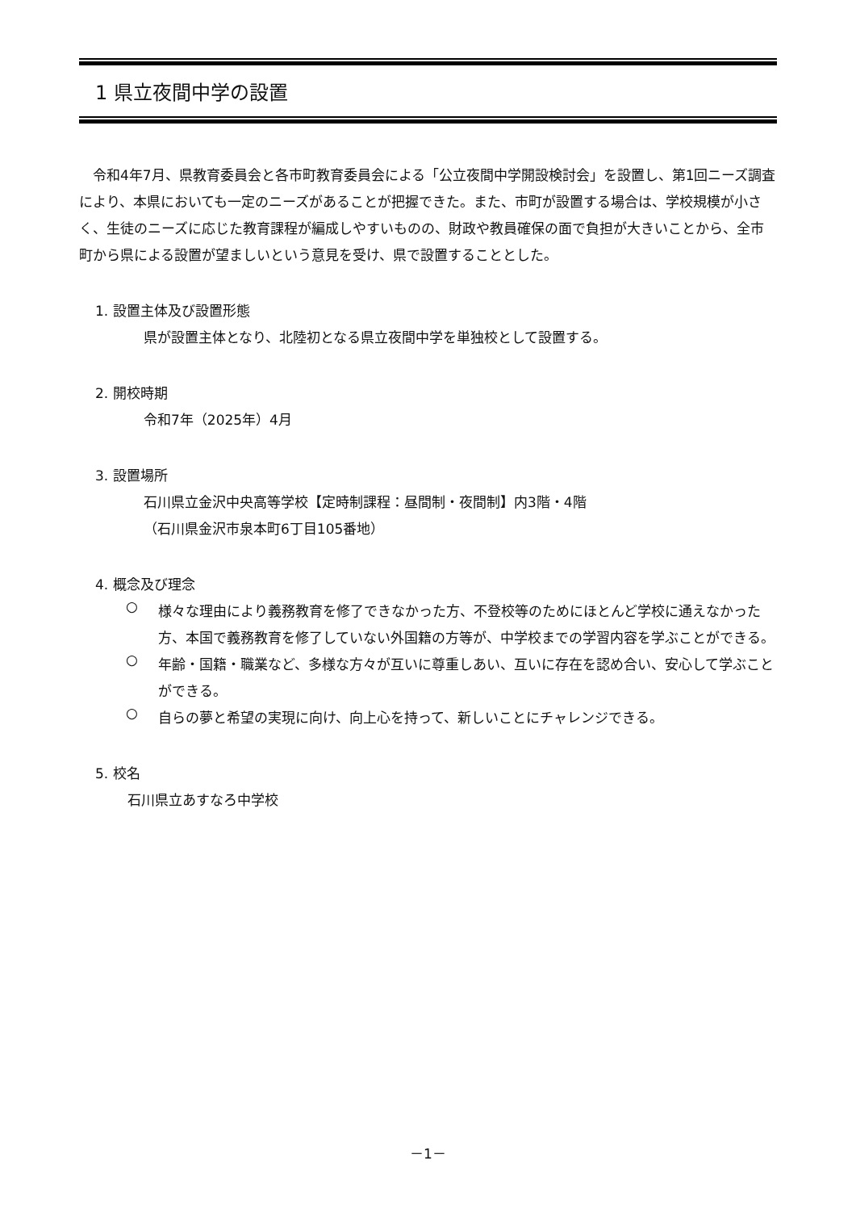1 県立夜間中学の設置
令和4年7月、県教育委員会と各市町教育委員会による「公立夜間中学開設検討会」を設置し、第1回ニーズ調査により、本県においても一定のニーズがあることが把握できた。また、市町が設置する場合は、学校規模が小さく、生徒のニーズに応じた教育課程が編成しやすいものの、財政や教員確保の面で負担が大きいことから、全市町から県による設置が望ましいという意見を受け、県で設置することとした。
1. 設置主体及び設置形態
県が設置主体となり、北陸初となる県立夜間中学を単独校として設置する。
2. 開校時期
令和7年（2025年）4月
3. 設置場所
石川県立金沢中央高等学校【定時制課程：昼間制・夜間制】内3階・4階
（石川県金沢市泉本町6丁目105番地）
4. 概念及び理念
○
様々な理由により義務教育を修了できなかった方、不登校等のためにほとんど学校に通えなかった方、本国で義務教育を修了していない外国籍の方等が、中学校までの学習内容を学ぶことができる。
○
年齢・国籍・職業など、多様な方々が互いに尊重しあい、互いに存在を認め合い、安心して学ぶことができる。
○
自らの夢と希望の実現に向け、向上心を持って、新しいことにチャレンジできる。
5. 校名
石川県立あすなろ中学校
－1－